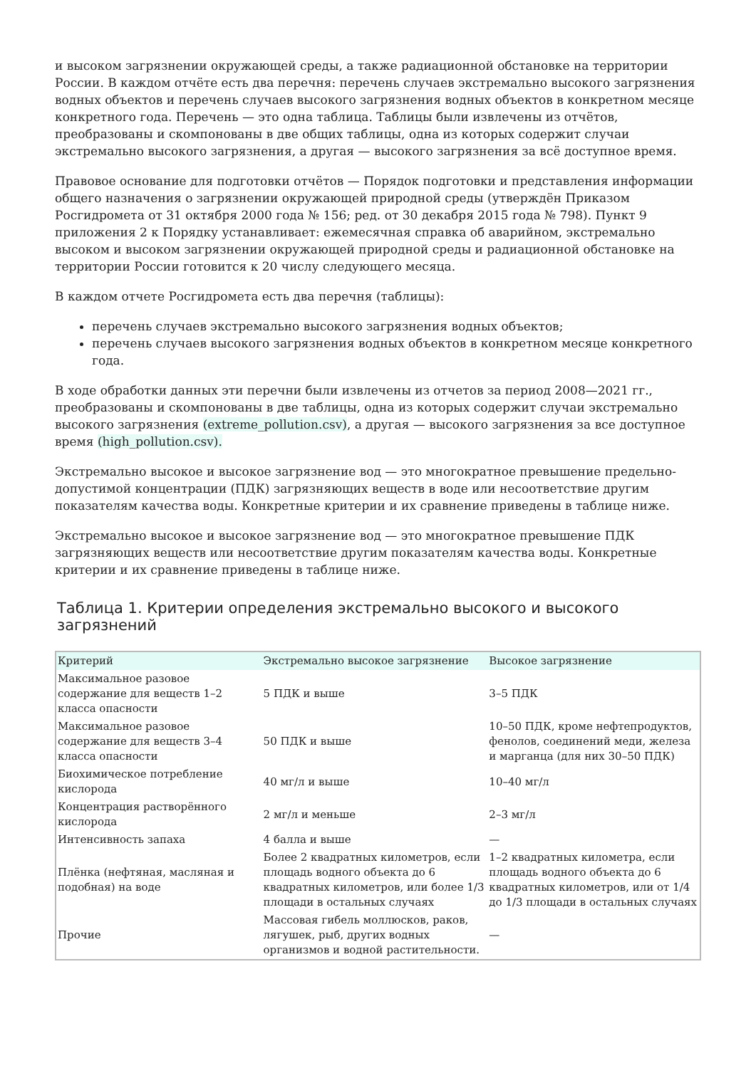и высоком загрязнении окружающей среды, а также радиационной обстановке на территории России. В каждом отчёте есть два перечня: перечень случаев экстремально высокого загрязнения водных объектов и перечень случаев высокого загрязнения водных объектов в конкретном месяце конкретного года. Перечень — это одна таблица. Таблицы были извлечены из отчётов, преобразованы и скомпонованы в две общих таблицы, одна из которых содержит случаи экстремально высокого загрязнения, а другая — высокого загрязнения за всё доступное время.
Правовое основание для подготовки отчётов — Порядок подготовки и представления информации общего назначения о загрязнении окружающей природной среды (утверждён Приказом Росгидромета от 31 октября 2000 года № 156; ред. от 30 декабря 2015 года № 798). Пункт 9 приложения 2 к Порядку устанавливает: ежемесячная справка об аварийном, экстремально высоком и высоком загрязнении окружающей природной среды и радиационной обстановке на территории России готовится к 20 числу следующего месяца.
В каждом отчете Росгидромета есть два перечня (таблицы):
перечень случаев экстремально высокого загрязнения водных объектов;
перечень случаев высокого загрязнения водных объектов в конкретном месяце конкретного года.
В ходе обработки данных эти перечни были извлечены из отчетов за период 2008—2021 гг., преобразованы и скомпонованы в две таблицы, одна из которых содержит случаи экстремально высокого загрязнения (extreme_pollution.csv), а другая — высокого загрязнения за все доступное время (high_pollution.csv).
Экстремально высокое и высокое загрязнение вод — это многократное превышение предельно-допустимой концентрации (ПДК) загрязняющих веществ в воде или несоответствие другим показателям качества воды. Конкретные критерии и их сравнение приведены в таблице ниже.
Экстремально высокое и высокое загрязнение вод — это многократное превышение ПДК загрязняющих веществ или несоответствие другим показателям качества воды. Конкретные критерии и их сравнение приведены в таблице ниже.
Таблица 1. Критерии определения экстремально высокого и высокого загрязнений
| Критерий | Экстремально высокое загрязнение | Высокое загрязнение |
| --- | --- | --- |
| Максимальное разовое содержание для веществ 1–2 класса опасности | 5 ПДК и выше | 3–5 ПДК |
| Максимальное разовое содержание для веществ 3–4 класса опасности | 50 ПДК и выше | 10–50 ПДК, кроме нефтепродуктов, фенолов, соединений меди, железа и марганца (для них 30–50 ПДК) |
| Биохимическое потребление кислорода | 40 мг/л и выше | 10–40 мг/л |
| Концентрация растворённого кислорода | 2 мг/л и меньше | 2–3 мг/л |
| Интенсивность запаха | 4 балла и выше | — |
| Плёнка (нефтяная, масляная и подобная) на воде | Более 2 квадратных километров, если площадь водного объекта до 6 квадратных километров, или более 1/3 площади в остальных случаях | 1–2 квадратных километра, если площадь водного объекта до 6 квадратных километров, или от 1/4 до 1/3 площади в остальных случаях |
| Прочие | Массовая гибель моллюсков, раков, лягушек, рыб, других водных организмов и водной растительности. | — |